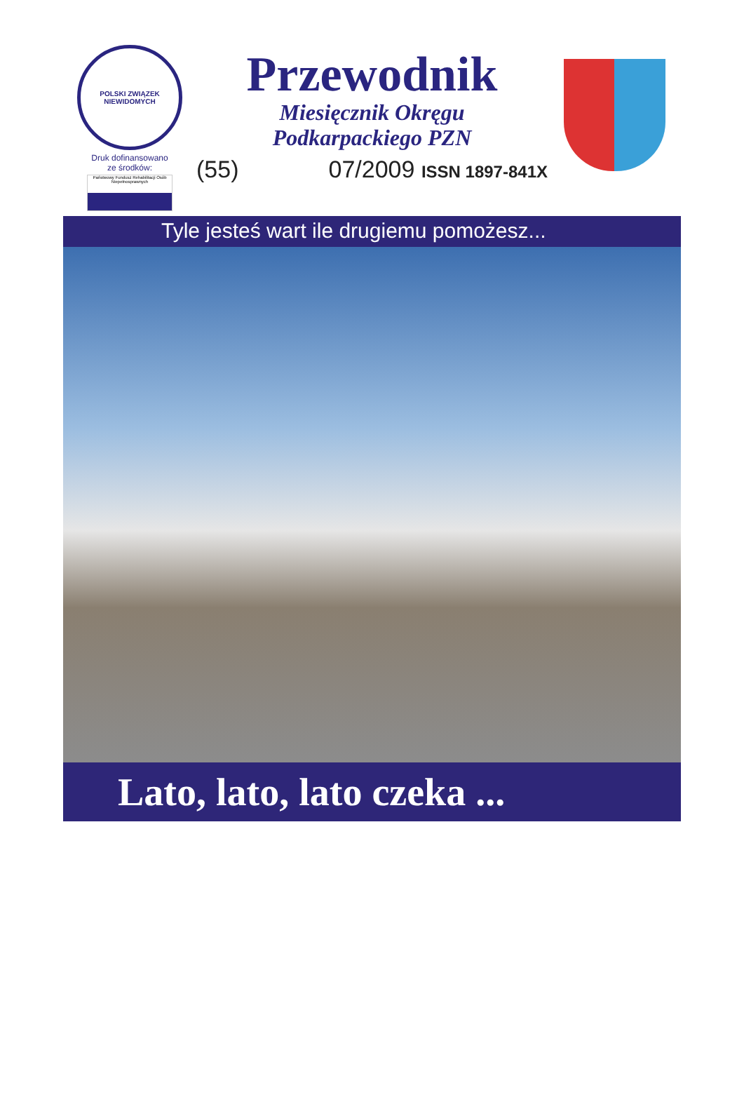POLSKI ZWIĄZEK NIEWIDOMYCH
Druk dofinansowano
ze środków:
Państwowy Fundusz Rehabilitacji Osób Niepełnosprawnych
Przewodnik
Miesięcznik Okręgu
Podkarpackiego PZN
(55) 07/2009 ISSN 1897-841X
Tyle jesteś wart ile drugiemu pomożesz...
Lato, lato, lato czeka ...